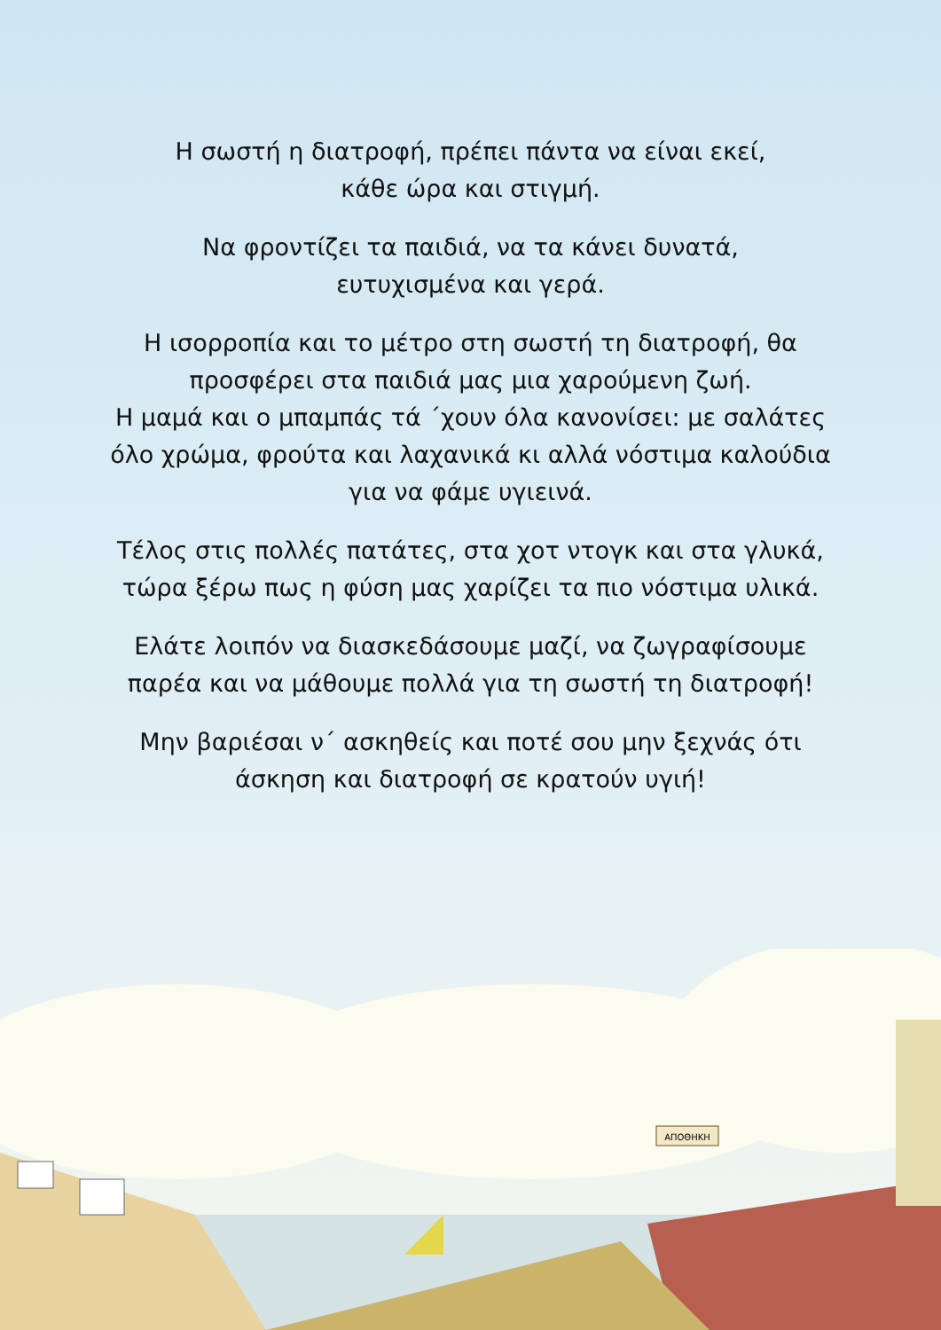Η σωστή η διατροφή, πρέπει πάντα να είναι εκεί,
κάθε ώρα και στιγμή.
Να φροντίζει τα παιδιά, να τα κάνει δυνατά,
ευτυχισμένα και γερά.
Η ισορροπία και το μέτρο στη σωστή τη διατροφή, θα
προσφέρει στα παιδιά μας μια χαρούμενη ζωή.
Η μαμά και ο μπαμπάς τά ΄χουν όλα κανονίσει: με σαλάτες
όλο χρώμα, φρούτα και λαχανικά κι αλλά νόστιμα καλούδια
για να φάμε υγιεινά.
Τέλος στις πολλές πατάτες, στα χοτ ντογκ και στα γλυκά,
τώρα ξέρω πως η φύση μας χαρίζει τα πιο νόστιμα υλικά.
Ελάτε λοιπόν να διασκεδάσουμε μαζί, να ζωγραφίσουμε
παρέα και να μάθουμε πολλά για τη σωστή τη διατροφή!
Μην βαριέσαι ν΄ ασκηθείς και ποτέ σου μην ξεχνάς ότι
άσκηση και διατροφή σε κρατούν υγιή!
ΑΠΟΘΗΚΗ